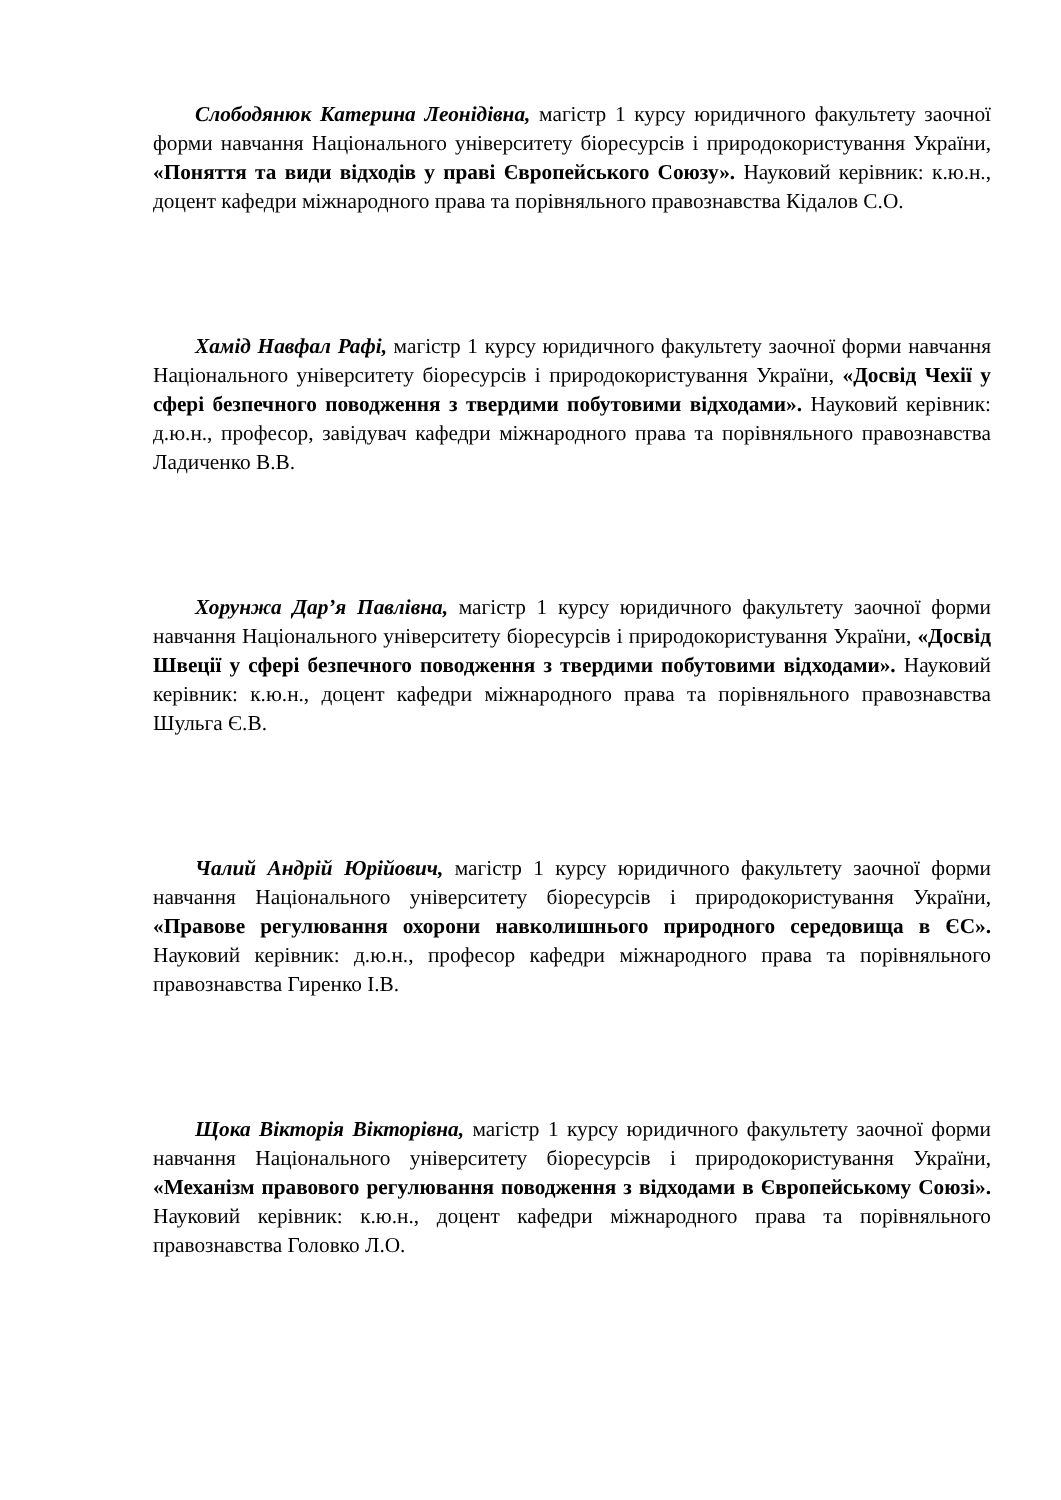Слободянюк Катерина Леонідівна, магістр 1 курсу юридичного факультету заочної форми навчання Національного університету біоресурсів і природокористування України, «Поняття та види відходів у праві Європейського Союзу». Науковий керівник: к.ю.н., доцент кафедри міжнародного права та порівняльного правознавства Кідалов С.О.
Хамід Навфал Рафі, магістр 1 курсу юридичного факультету заочної форми навчання Національного університету біоресурсів і природокористування України, «Досвід Чехії у сфері безпечного поводження з твердими побутовими відходами». Науковий керівник: д.ю.н., професор, завідувач кафедри міжнародного права та порівняльного правознавства Ладиченко В.В.
Хорунжа Дар’я Павлівна, магістр 1 курсу юридичного факультету заочної форми навчання Національного університету біоресурсів і природокористування України, «Досвід Швеції у сфері безпечного поводження з твердими побутовими відходами». Науковий керівник: к.ю.н., доцент кафедри міжнародного права та порівняльного правознавства Шульга Є.В.
Чалий Андрій Юрійович, магістр 1 курсу юридичного факультету заочної форми навчання Національного університету біоресурсів і природокористування України, «Правове регулювання охорони навколишнього природного середовища в ЄС». Науковий керівник: д.ю.н., професор кафедри міжнародного права та порівняльного правознавства Гиренко І.В.
Щока Вікторія Вікторівна, магістр 1 курсу юридичного факультету заочної форми навчання Національного університету біоресурсів і природокористування України, «Механізм правового регулювання поводження з відходами в Європейському Союзі». Науковий керівник: к.ю.н., доцент кафедри міжнародного права та порівняльного правознавства Головко Л.О.